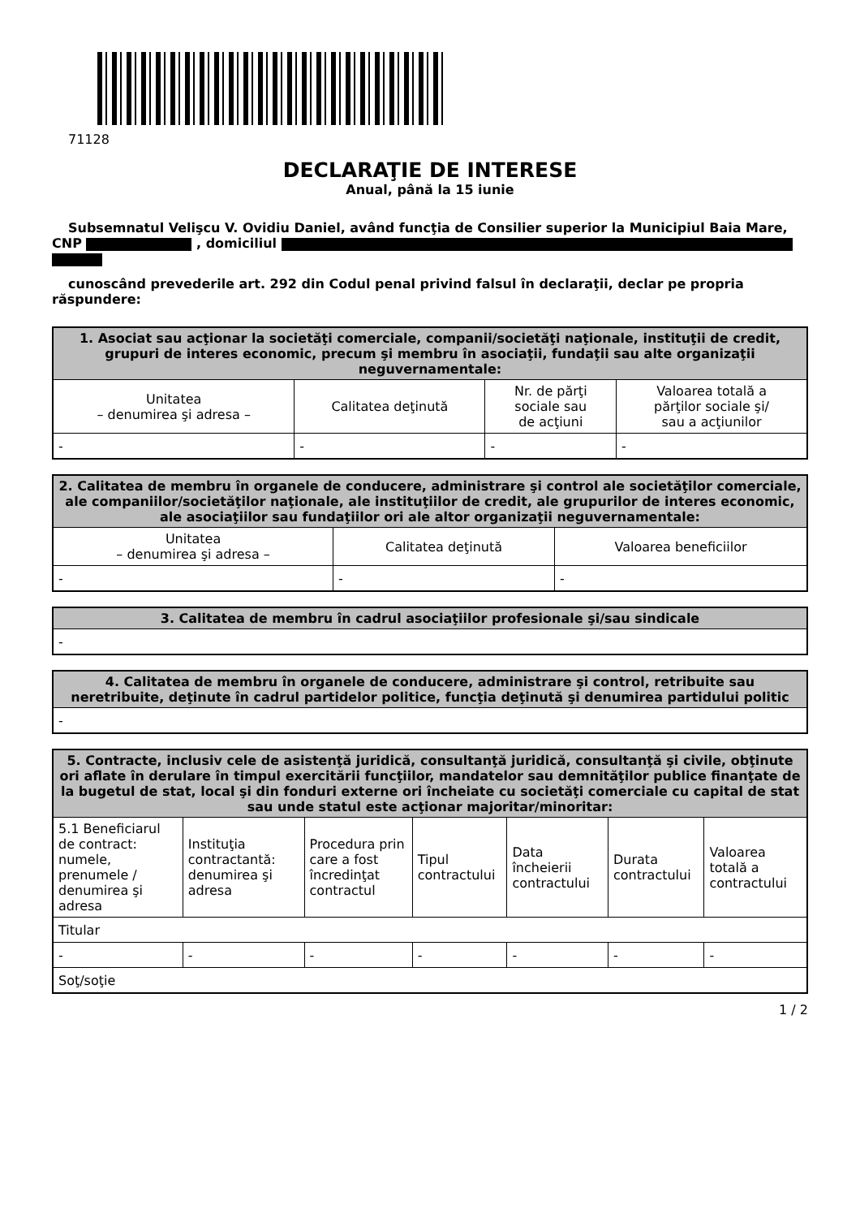71128
DECLARAŢIE DE INTERESE
Anual, până la 15 iunie
Subsemnatul Velişcu V. Ovidiu Daniel, având funcţia de Consilier superior la Municipiul Baia Mare,
CNP , domiciliul
cunoscând prevederile art. 292 din Codul penal privind falsul în declaraţii, declar pe propria
răspundere:
| 1. Asociat sau acţionar la societăţi comerciale, companii/societăţi naţionale, instituţii de credit, grupuri de interes economic, precum şi membru în asociaţii, fundaţii sau alte organizaţii neguvernamentale: | | | |
| --- | --- | --- | --- |
| Unitatea – denumirea şi adresa – | Calitatea deţinută | Nr. de părţi sociale sau de acţiuni | Valoarea totală a părţilor sociale şi/ sau a acţiunilor |
| - | - | - | - |
| 2. Calitatea de membru în organele de conducere, administrare şi control ale societăţilor comerciale, ale companiilor/societăţilor naţionale, ale instituţiilor de credit, ale grupurilor de interes economic, ale asociaţiilor sau fundaţiilor ori ale altor organizaţii neguvernamentale: | | |
| --- | --- | --- |
| Unitatea – denumirea şi adresa – | Calitatea deţinută | Valoarea beneficiilor |
| - | - | - |
| 3. Calitatea de membru în cadrul asociaţiilor profesionale şi/sau sindicale |
| --- |
| - |
| 4. Calitatea de membru în organele de conducere, administrare şi control, retribuite sau neretribuite, deţinute în cadrul partidelor politice, funcţia deţinută şi denumirea partidului politic |
| --- |
| - |
| 5. Contracte, inclusiv cele de asistenţă juridică, consultanţă juridică, consultanţă şi civile, obţinute ori aflate în derulare în timpul exercitării funcţiilor, mandatelor sau demnităţilor publice finanţate de la bugetul de stat, local şi din fonduri externe ori încheiate cu societăţi comerciale cu capital de stat sau unde statul este acţionar majoritar/minoritar: | | | | | | |
| --- | --- | --- | --- | --- | --- | --- |
| 5.1 Beneficiarul de contract: numele, prenumele / denumirea şi adresa | Instituţia contractantă: denumirea şi adresa | Procedura prin care a fost încredinţat contractul | Tipul contractului | Data încheierii contractului | Durata contractului | Valoarea totală a contractului |
| Titular | | | | | | |
| - | - | - | - | - | - | - |
| Soţ/soţie | | | | | | |
1 / 2